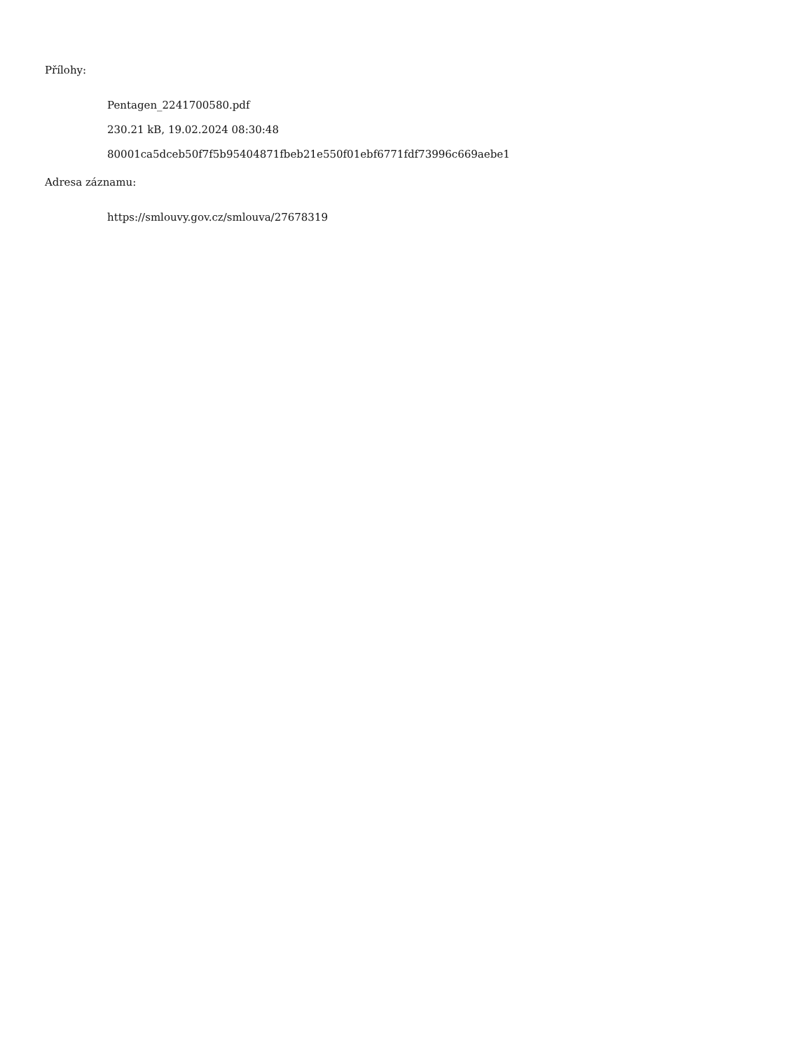Přílohy:
Pentagen_2241700580.pdf
230.21 kB, 19.02.2024 08:30:48
80001ca5dceb50f7f5b95404871fbeb21e550f01ebf6771fdf73996c669aebe1
Adresa záznamu:
https://smlouvy.gov.cz/smlouva/27678319